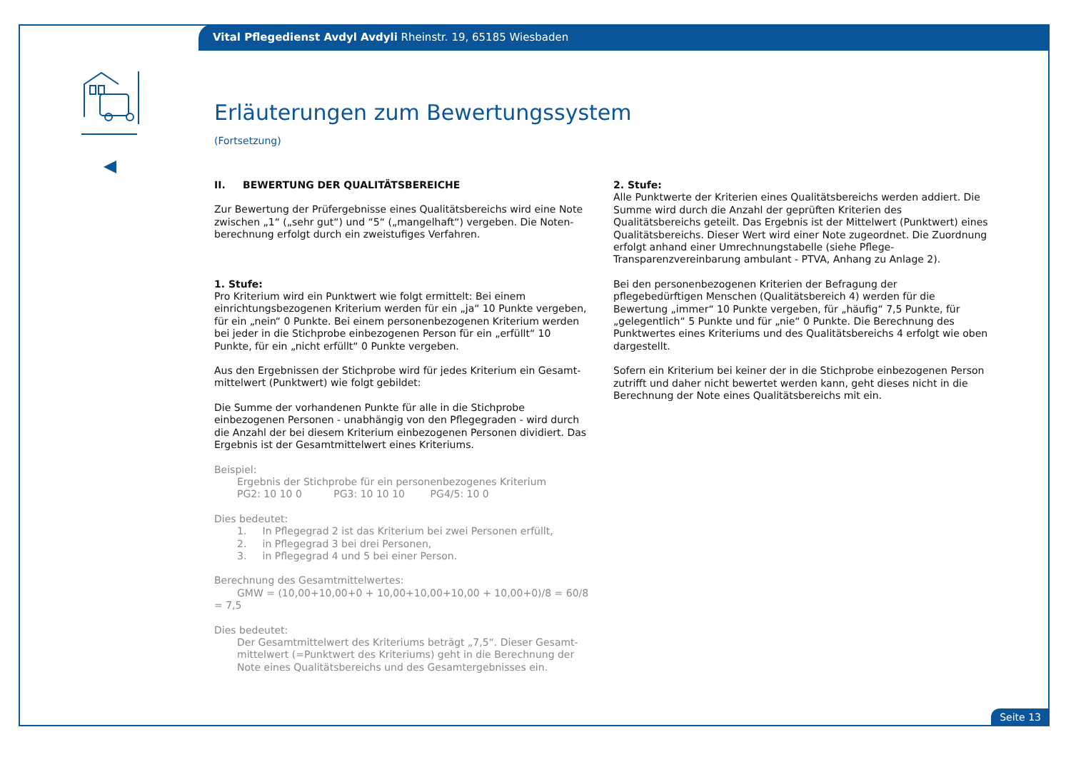Vital Pflegedienst Avdyl Avdyli Rheinstr. 19, 65185 Wiesbaden
Erläuterungen zum Bewertungssystem
(Fortsetzung)
II. BEWERTUNG DER QUALITÄTSBEREICHE
Zur Bewertung der Prüfergebnisse eines Qualitätsbereichs wird eine Note zwischen „1“ („sehr gut“) und “5“ („mangelhaft“) vergeben. Die Noten­berechnung erfolgt durch ein zweistufiges Verfahren.
1. Stufe:
Pro Kriterium wird ein Punktwert wie folgt ermittelt: Bei einem einrichtungs­bezogenen Kriterium werden für ein „ja“ 10 Punkte vergeben, für ein „nein“ 0 Punkte. Bei einem personenbezogenen Kriterium werden bei jeder in die Stichprobe einbezogenen Person für ein „erfüllt“ 10 Punkte, für ein „nicht erfüllt“ 0 Punkte vergeben.
Aus den Ergebnissen der Stichprobe wird für jedes Kriterium ein Gesamt­mittelwert (Punktwert) wie folgt gebildet:
Die Summe der vorhandenen Punkte für alle in die Stichprobe einbezogenen Personen - unabhängig von den Pflegegraden - wird durch die Anzahl der bei diesem Kriterium einbezogenen Personen dividiert. Das Ergebnis ist der Gesamtmittelwert eines Kriteriums.
Beispiel:
Ergebnis der Stichprobe für ein personenbezogenes Kriterium
PG2: 10 10 0 PG3: 10 10 10 PG4/5: 10 0
Dies bedeutet:
1. In Pflegegrad 2 ist das Kriterium bei zwei Personen erfüllt,
2. in Pflegegrad 3 bei drei Personen,
3. in Pflegegrad 4 und 5 bei einer Person.
Berechnung des Gesamtmittelwertes:
GMW = (10,00+10,00+0 + 10,00+10,00+10,00 + 10,00+0)/8 = 60/8 = 7,5
Dies bedeutet:
Der Gesamtmittelwert des Kriteriums beträgt „7,5“. Dieser Gesamt­mittelwert (=Punktwert des Kriteriums) geht in die Berechnung der Note eines Qualitätsbereichs und des Gesamtergebnisses ein.
2. Stufe:
Alle Punktwerte der Kriterien eines Qualitätsbereichs werden addiert. Die Summe wird durch die Anzahl der geprüften Kriterien des Qualitätsbereichs geteilt. Das Ergebnis ist der Mittelwert (Punktwert) eines Qualitätsbereichs. Dieser Wert wird einer Note zugeordnet. Die Zuordnung erfolgt anhand einer Umrechnungstabelle (siehe Pflege-Transparenzvereinbarung ambulant - PTVA, Anhang zu Anlage 2).
Bei den personenbezogenen Kriterien der Befragung der pflegebedürftigen Menschen (Qualitätsbereich 4) werden für die Bewertung „immer“ 10 Punkte vergeben, für „häufig“ 7,5 Punkte, für „gelegentlich“ 5 Punkte und für „nie“ 0 Punkte. Die Berechnung des Punktwertes eines Kriteriums und des Qualitätsbereichs 4 erfolgt wie oben dargestellt.
Sofern ein Kriterium bei keiner der in die Stichprobe einbezogenen Person zutrifft und daher nicht bewertet werden kann, geht dieses nicht in die Berechnung der Note eines Qualitätsbereichs mit ein.
Seite 13